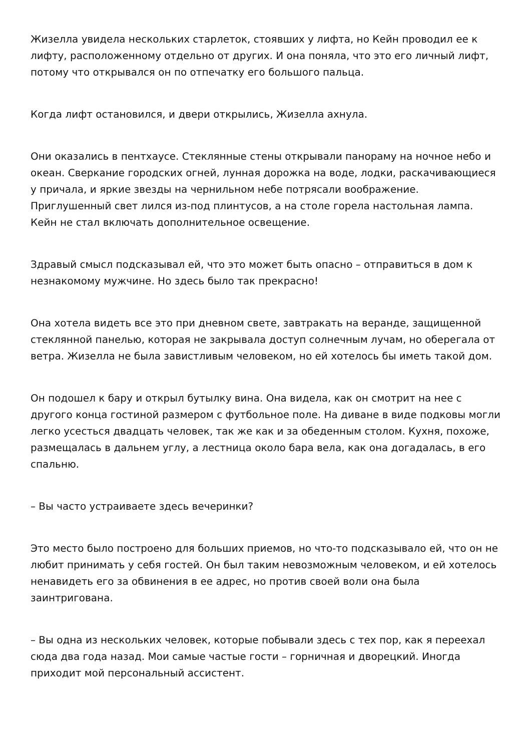Жизелла увидела нескольких старлеток, стоявших у лифта, но Кейн проводил ее к лифту, расположенному отдельно от других. И она поняла, что это его личный лифт, потому что открывался он по отпечатку его большого пальца.
Когда лифт остановился, и двери открылись, Жизелла ахнула.
Они оказались в пентхаусе. Стеклянные стены открывали панораму на ночное небо и океан. Сверкание городских огней, лунная дорожка на воде, лодки, раскачивающиеся у причала, и яркие звезды на чернильном небе потрясали воображение. Приглушенный свет лился из-под плинтусов, а на столе горела настольная лампа. Кейн не стал включать дополнительное освещение.
Здравый смысл подсказывал ей, что это может быть опасно – отправиться в дом к незнакомому мужчине. Но здесь было так прекрасно!
Она хотела видеть все это при дневном свете, завтракать на веранде, защищенной стеклянной панелью, которая не закрывала доступ солнечным лучам, но оберегала от ветра. Жизелла не была завистливым человеком, но ей хотелось бы иметь такой дом.
Он подошел к бару и открыл бутылку вина. Она видела, как он смотрит на нее с другого конца гостиной размером с футбольное поле. На диване в виде подковы могли легко усесться двадцать человек, так же как и за обеденным столом. Кухня, похоже, размещалась в дальнем углу, а лестница около бара вела, как она догадалась, в его спальню.
– Вы часто устраиваете здесь вечеринки?
Это место было построено для больших приемов, но что-то подсказывало ей, что он не любит принимать у себя гостей. Он был таким невозможным человеком, и ей хотелось ненавидеть его за обвинения в ее адрес, но против своей воли она была заинтригована.
– Вы одна из нескольких человек, которые побывали здесь с тех пор, как я переехал сюда два года назад. Мои самые частые гости – горничная и дворецкий. Иногда приходит мой персональный ассистент.